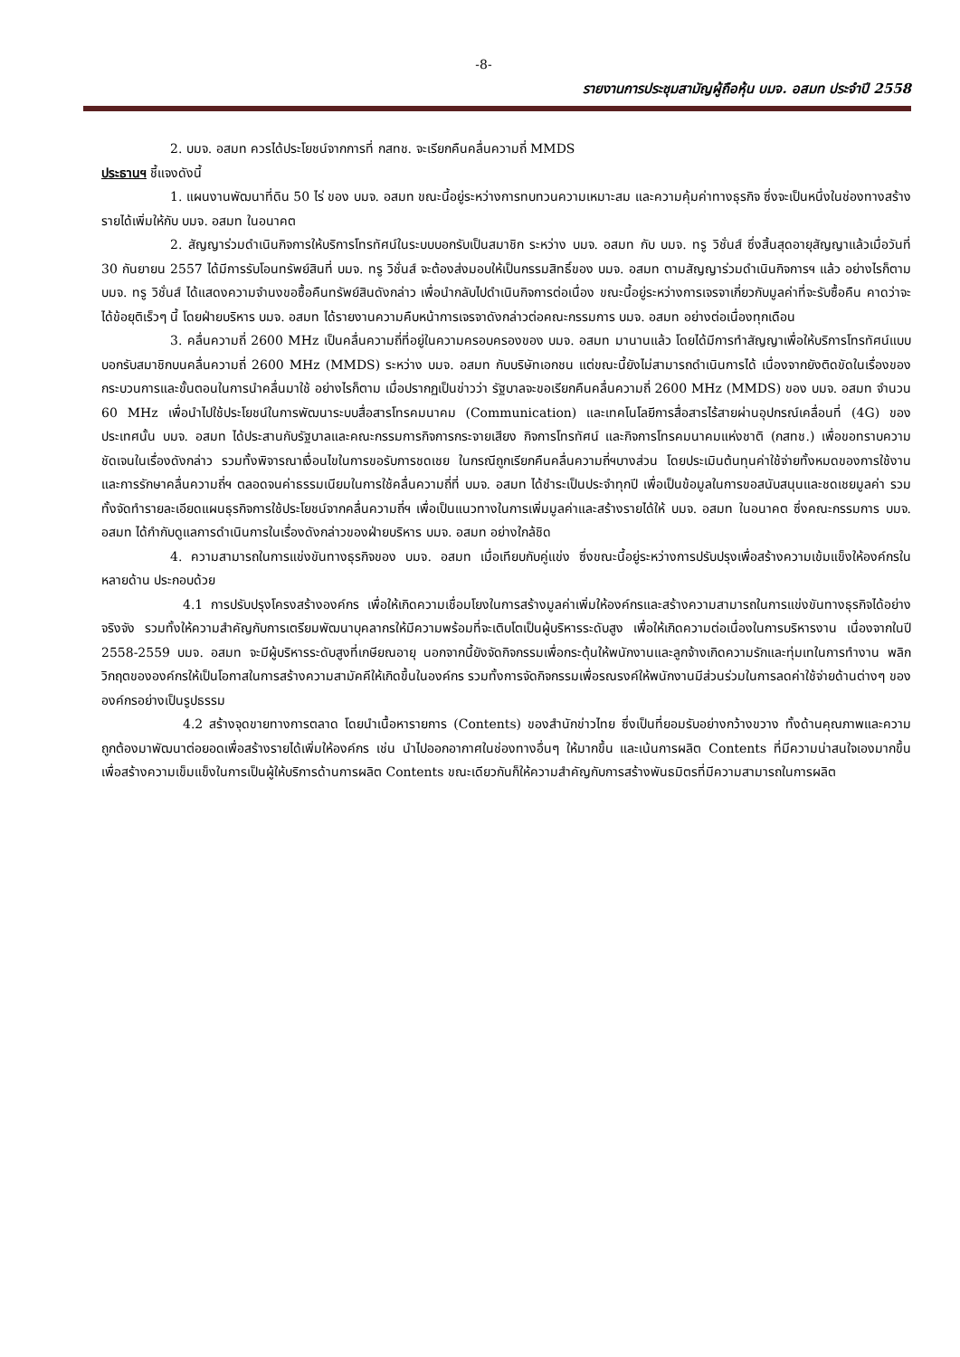-8-
รายงานการประชุมสามัญผู้ถือหุ้น บมจ. อสมท ประจำปี 2558
2. บมจ. อสมท ควรได้ประโยชน์จากการที่ กสทช. จะเรียกคืนคลื่นความถี่ MMDS
ประธานฯ ชี้แจงดังนี้
1. แผนงานพัฒนาที่ดิน 50 ไร่ ของ บมจ. อสมท ขณะนี้อยู่ระหว่างการทบทวนความเหมาะสม และความคุ้มค่าทางธุรกิจ ซึ่งจะเป็นหนึ่งในช่องทางสร้างรายได้เพิ่มให้กับ บมจ. อสมท ในอนาคต
2. สัญญาร่วมดำเนินกิจการให้บริการโทรทัศน์ในระบบบอกรับเป็นสมาชิก ระหว่าง บมจ. อสมท กับ บมจ. ทรู วิชั่นส์ ซึ่งสิ้นสุดอายุสัญญาแล้วเมื่อวันที่ 30 กันยายน 2557 ได้มีการรับโอนทรัพย์สินที่ บมจ. ทรู วิชั่นส์ จะต้องส่งมอบให้เป็นกรรมสิทธิ์ของ บมจ. อสมท ตามสัญญาร่วมดำเนินกิจการฯ แล้ว อย่างไรก็ตาม บมจ. ทรู วิชั่นส์ ได้แสดงความจำนงขอซื้อคืนทรัพย์สินดังกล่าว เพื่อนำกลับไปดำเนินกิจการต่อเนื่อง ขณะนี้อยู่ระหว่างการเจรจาเกี่ยวกับมูลค่าที่จะรับซื้อคืน คาดว่าจะได้ข้อยุติเร็วๆ นี้ โดยฝ่ายบริหาร บมจ. อสมท ได้รายงานความคืบหน้าการเจรจาดังกล่าวต่อคณะกรรมการ บมจ. อสมท อย่างต่อเนื่องทุกเดือน
3. คลื่นความถี่ 2600 MHz เป็นคลื่นความถี่ที่อยู่ในความครอบครองของ บมจ. อสมท มานานแล้ว โดยได้มีการทำสัญญาเพื่อให้บริการโทรทัศน์แบบบอกรับสมาชิกบนคลื่นความถี่ 2600 MHz (MMDS) ระหว่าง บมจ. อสมท กับบริษัทเอกชน แต่ขณะนี้ยังไม่สามารถดำเนินการได้ เนื่องจากยังติดขัดในเรื่องของกระบวนการและขั้นตอนในการนำคลื่นมาใช้ อย่างไรก็ตาม เมื่อปรากฏเป็นข่าวว่า รัฐบาลจะขอเรียกคืนคลื่นความถี่ 2600 MHz (MMDS) ของ บมจ. อสมท จำนวน 60 MHz เพื่อนำไปใช้ประโยชน์ในการพัฒนาระบบสื่อสารโทรคมนาคม (Communication) และเทคโนโลยีการสื่อสารไร้สายผ่านอุปกรณ์เคลื่อนที่ (4G) ของประเทศนั้น บมจ. อสมท ได้ประสานกับรัฐบาลและคณะกรรมการกิจการกระจายเสียง กิจการโทรทัศน์ และกิจการโทรคมนาคมแห่งชาติ (กสทช.) เพื่อขอทราบความชัดเจนในเรื่องดังกล่าว รวมทั้งพิจารณาเงื่อนไขในการขอรับการชดเชย ในกรณีถูกเรียกคืนคลื่นความถี่ฯบางส่วน โดยประเมินต้นทุนค่าใช้จ่ายทั้งหมดของการใช้งานและการรักษาคลื่นความถี่ฯ ตลอดจนค่าธรรมเนียมในการใช้คลื่นความถี่ที่ บมจ. อสมท ได้ชำระเป็นประจำทุกปี เพื่อเป็นข้อมูลในการขอสนับสนุนและชดเชยมูลค่า รวมทั้งจัดทำรายละเอียดแผนธุรกิจการใช้ประโยชน์จากคลื่นความถี่ฯ เพื่อเป็นแนวทางในการเพิ่มมูลค่าและสร้างรายได้ให้ บมจ. อสมท ในอนาคต ซึ่งคณะกรรมการ บมจ. อสมท ได้กำกับดูแลการดำเนินการในเรื่องดังกล่าวของฝ่ายบริหาร บมจ. อสมท อย่างใกล้ชิด
4. ความสามารถในการแข่งขันทางธุรกิจของ บมจ. อสมท เมื่อเทียบกับคู่แข่ง ซึ่งขณะนี้อยู่ระหว่างการปรับปรุงเพื่อสร้างความเข้มแข็งให้องค์กรในหลายด้าน ประกอบด้วย
4.1 การปรับปรุงโครงสร้างองค์กร เพื่อให้เกิดความเชื่อมโยงในการสร้างมูลค่าเพิ่มให้องค์กรและสร้างความสามารถในการแข่งขันทางธุรกิจได้อย่างจริงจัง รวมทั้งให้ความสำคัญกับการเตรียมพัฒนาบุคลากรให้มีความพร้อมที่จะเติบโตเป็นผู้บริหารระดับสูง เพื่อให้เกิดความต่อเนื่องในการบริหารงาน เนื่องจากในปี 2558-2559 บมจ. อสมท จะมีผู้บริหารระดับสูงที่เกษียณอายุ นอกจากนี้ยังจัดกิจกรรมเพื่อกระตุ้นให้พนักงานและลูกจ้างเกิดความรักและทุ่มเทในการทำงาน พลิกวิกฤตขององค์กรให้เป็นโอกาสในการสร้างความสามัคคีให้เกิดขึ้นในองค์กร รวมทั้งการจัดกิจกรรมเพื่อรณรงค์ให้พนักงานมีส่วนร่วมในการลดค่าใช้จ่ายด้านต่างๆ ขององค์กรอย่างเป็นรูปธรรม
4.2 สร้างจุดขายทางการตลาด โดยนำเนื้อหารายการ (Contents) ของสำนักข่าวไทย ซึ่งเป็นที่ยอมรับอย่างกว้างขวาง ทั้งด้านคุณภาพและความถูกต้องมาพัฒนาต่อยอดเพื่อสร้างรายได้เพิ่มให้องค์กร เช่น นำไปออกอากาศในช่องทางอื่นๆ ให้มากขึ้น และเน้นการผลิต Contents ที่มีความน่าสนใจเองมากขึ้น เพื่อสร้างความเข็มแข็งในการเป็นผู้ให้บริการด้านการผลิต Contents ขณะเดียวกันก็ให้ความสำคัญกับการสร้างพันธมิตรที่มีความสามารถในการผลิต